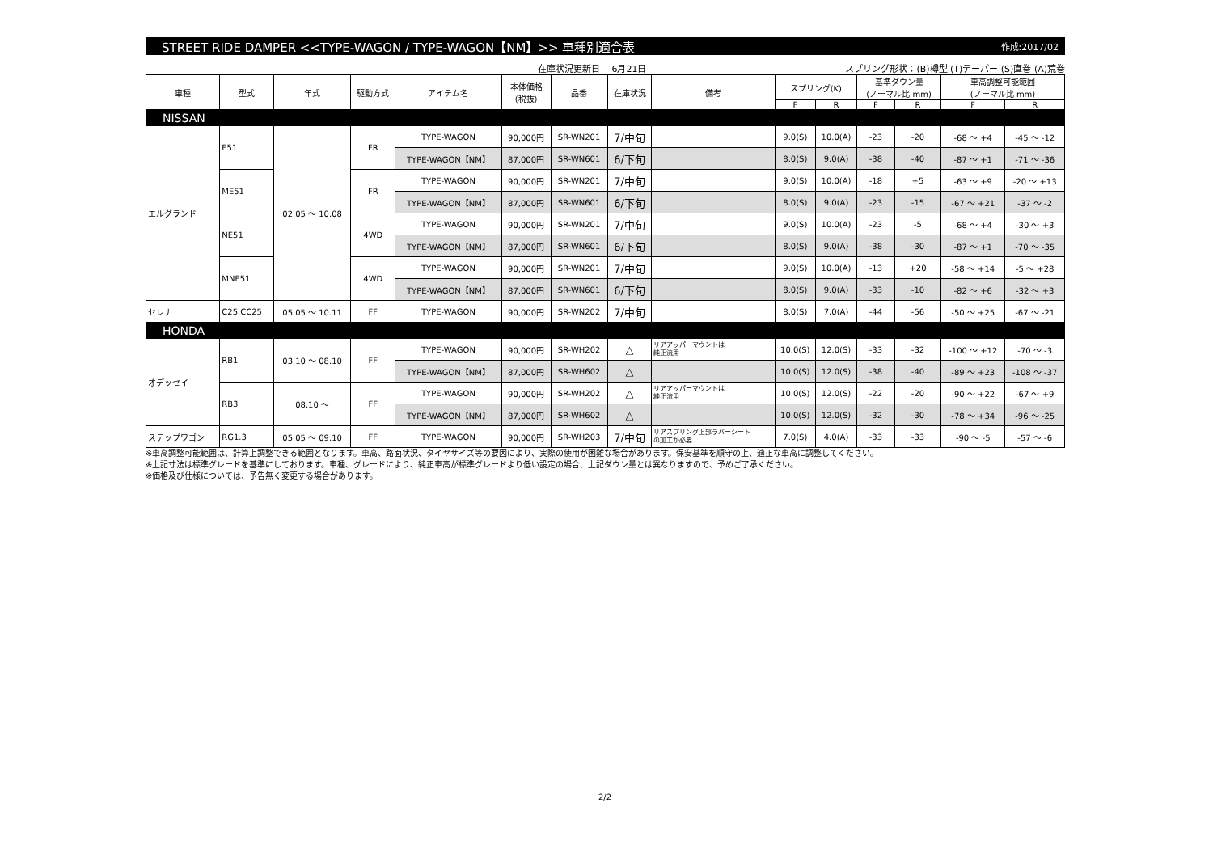STREET RIDE DAMPER <<TYPE-WAGON / TYPE-WAGON【NM】>> 車種別適合表 作成:2017/02
在庫状況更新日　 6月21日 スプリング形状：(B)樽型 (T)テーパー (S)直巻 (A)荒巻
| 車種 | 型式 | 年式 | 駆動方式 | アイテム名 | 本体価格 (税抜) | 品番 | 在庫状況 | 備考 | スプリング(K) | | 基準ダウン量 (ノーマル比 mm) | | 車高調整可能範囲 (ノーマル比 mm) | |
| --- | --- | --- | --- | --- | --- | --- | --- | --- | --- | --- | --- | --- | --- | --- |
| | | | | | | | | | F | R | F | R | F | R |
| NISSAN | | | | | | | | | | | | | | |
| エルグランド | E51 | 02.05 ～ 10.08 | FR | TYPE-WAGON | 90,000円 | SR-WN201 | 7/中旬 | | 9.0(S) | 10.0(A) | -23 | -20 | -68 ～ +4 | -45 ～ -12 |
| | | | | TYPE-WAGON【NM】 | 87,000円 | SR-WN601 | 6/下旬 | | 8.0(S) | 9.0(A) | -38 | -40 | -87 ～ +1 | -71 ～ -36 |
| | ME51 | | FR | TYPE-WAGON | 90,000円 | SR-WN201 | 7/中旬 | | 9.0(S) | 10.0(A) | -18 | +5 | -63 ～ +9 | -20 ～ +13 |
| | | | | TYPE-WAGON【NM】 | 87,000円 | SR-WN601 | 6/下旬 | | 8.0(S) | 9.0(A) | -23 | -15 | -67 ～ +21 | -37 ～ -2 |
| | NE51 | | 4WD | TYPE-WAGON | 90,000円 | SR-WN201 | 7/中旬 | | 9.0(S) | 10.0(A) | -23 | -5 | -68 ～ +4 | -30 ～ +3 |
| | | | | TYPE-WAGON【NM】 | 87,000円 | SR-WN601 | 6/下旬 | | 8.0(S) | 9.0(A) | -38 | -30 | -87 ～ +1 | -70 ～ -35 |
| | MNE51 | | 4WD | TYPE-WAGON | 90,000円 | SR-WN201 | 7/中旬 | | 9.0(S) | 10.0(A) | -13 | +20 | -58 ～ +14 | -5 ～ +28 |
| | | | | TYPE-WAGON【NM】 | 87,000円 | SR-WN601 | 6/下旬 | | 8.0(S) | 9.0(A) | -33 | -10 | -82 ～ +6 | -32 ～ +3 |
| セレナ | C25.CC25 | 05.05 ～ 10.11 | FF | TYPE-WAGON | 90,000円 | SR-WN202 | 7/中旬 | | 8.0(S) | 7.0(A) | -44 | -56 | -50 ～ +25 | -67 ～ -21 |
| HONDA | | | | | | | | | | | | | | |
| オデッセイ | RB1 | 03.10 ～ 08.10 | FF | TYPE-WAGON | 90,000円 | SR-WH202 | △ | リアアッパーマウントは 純正流用 | 10.0(S) | 12.0(S) | -33 | -32 | -100 ～ +12 | -70 ～ -3 |
| | | | | TYPE-WAGON【NM】 | 87,000円 | SR-WH602 | △ | | 10.0(S) | 12.0(S) | -38 | -40 | -89 ～ +23 | -108 ～ -37 |
| | RB3 | 08.10 ～ | FF | TYPE-WAGON | 90,000円 | SR-WH202 | △ | リアアッパーマウントは 純正流用 | 10.0(S) | 12.0(S) | -22 | -20 | -90 ～ +22 | -67 ～ +9 |
| | | | | TYPE-WAGON【NM】 | 87,000円 | SR-WH602 | △ | | 10.0(S) | 12.0(S) | -32 | -30 | -78 ～ +34 | -96 ～ -25 |
| ステップワゴン | RG1.3 | 05.05 ～ 09.10 | FF | TYPE-WAGON | 90,000円 | SR-WH203 | 7/中旬 | リアスプリング上部ラバーシート の加工が必要 | 7.0(S) | 4.0(A) | -33 | -33 | -90 ～ -5 | -57 ～ -6 |
※車高調整可能範囲は、計算上調整できる範囲となります。車高、路面状況、タイヤサイズ等の要因により、実際の使用が困難な場合があります。保安基準を順守の上、適正な車高に調整してください。
※上記寸法は標準グレードを基準にしております。車種、グレードにより、純正車高が標準グレードより低い設定の場合、上記ダウン量とは異なりますので、予めご了承ください。
※価格及び仕様については、予告無く変更する場合があります。
2/2